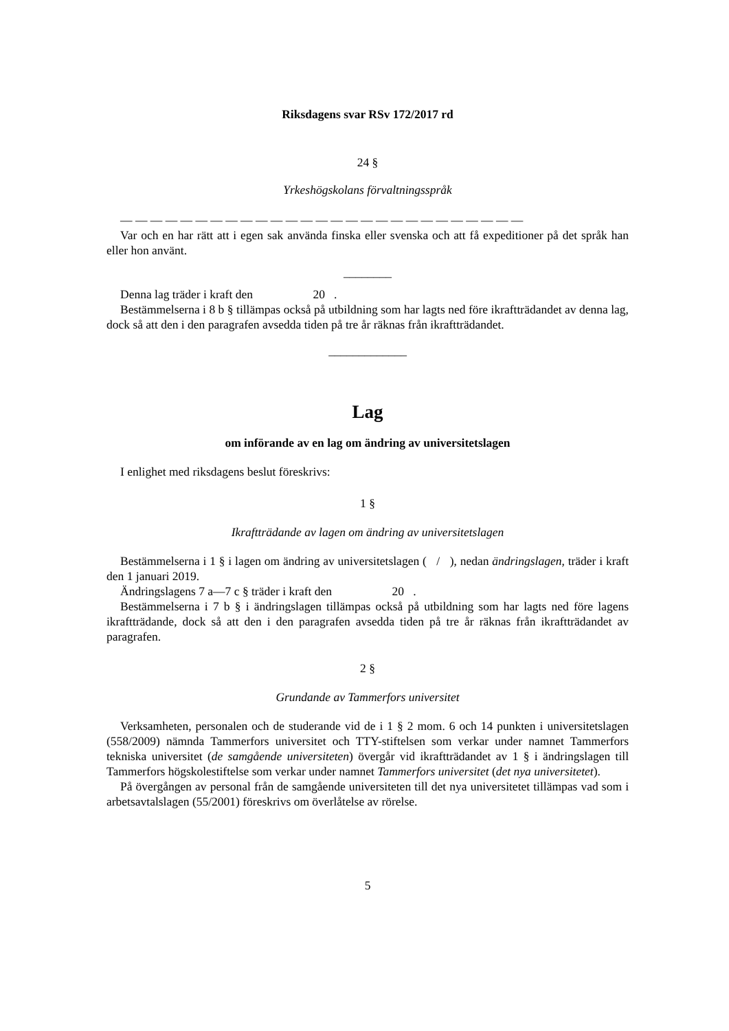Riksdagens svar RSv 172/2017 rd
24 §
Yrkeshögskolans förvaltningsspråk
— — — — — — — — — — — — — — — — — — — — — — — — — — —
Var och en har rätt att i egen sak använda finska eller svenska och att få expeditioner på det språk han eller hon använt.
________
Denna lag träder i kraft den 20 .
Bestämmelserna i 8 b § tillämpas också på utbildning som har lagts ned före ikraftträdandet av denna lag, dock så att den i den paragrafen avsedda tiden på tre år räknas från ikraftträdandet.
_____________
Lag
om införande av en lag om ändring av universitetslagen
I enlighet med riksdagens beslut föreskrivs:
1 §
Ikraftträdande av lagen om ändring av universitetslagen
Bestämmelserna i 1 § i lagen om ändring av universitetslagen ( / ), nedan ändringslagen, träder i kraft den 1 januari 2019.
Ändringslagens 7 a—7 c § träder i kraft den 20 .
Bestämmelserna i 7 b § i ändringslagen tillämpas också på utbildning som har lagts ned före lagens ikraftträdande, dock så att den i den paragrafen avsedda tiden på tre år räknas från ikraftträdandet av paragrafen.
2 §
Grundande av Tammerfors universitet
Verksamheten, personalen och de studerande vid de i 1 § 2 mom. 6 och 14 punkten i universitetslagen (558/2009) nämnda Tammerfors universitet och TTY-stiftelsen som verkar under namnet Tammerfors tekniska universitet (de samgående universiteten) övergår vid ikraftträdandet av 1 § i ändringslagen till Tammerfors högskolestiftelse som verkar under namnet Tammerfors universitet (det nya universitetet).
På övergången av personal från de samgående universiteten till det nya universitetet tillämpas vad som i arbetsavtalslagen (55/2001) föreskrivs om överlåtelse av rörelse.
5